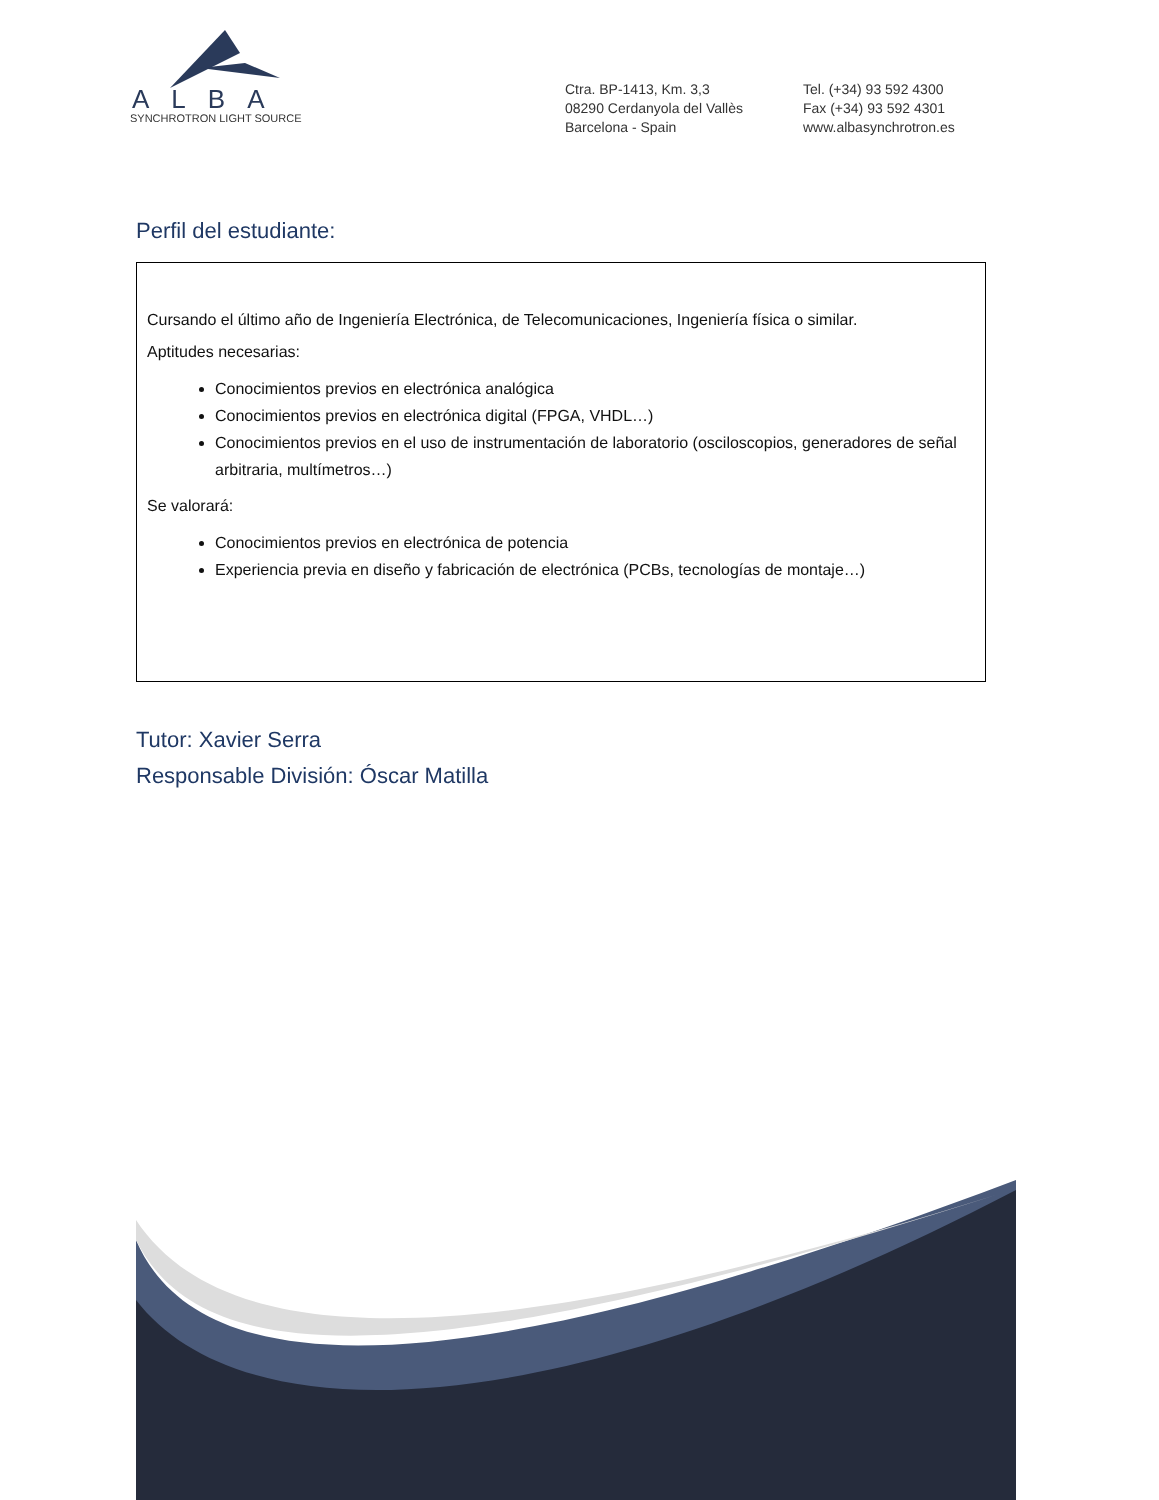ALBA
SYNCHROTRON LIGHT SOURCE
Ctra. BP-1413, Km. 3,3
08290 Cerdanyola del Vallès
Barcelona - Spain
Tel. (+34) 93 592 4300
Fax (+34) 93 592 4301
www.albasynchrotron.es
Perfil del estudiante:
Cursando el último año de Ingeniería Electrónica, de Telecomunicaciones, Ingeniería física o similar.
Aptitudes necesarias:
Conocimientos previos en electrónica analógica
Conocimientos previos en electrónica digital (FPGA, VHDL…)
Conocimientos previos en el uso de instrumentación de laboratorio (osciloscopios, generadores de señal arbitraria, multímetros…)
Se valorará:
Conocimientos previos en electrónica de potencia
Experiencia previa en diseño y fabricación de electrónica (PCBs, tecnologías de montaje…)
Tutor: Xavier Serra
Responsable División: Óscar Matilla